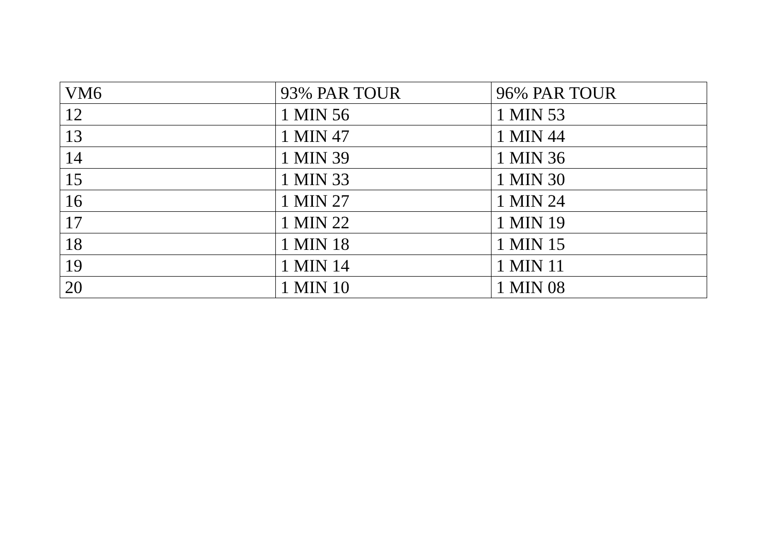| VM6 | 93% PAR TOUR | 96% PAR TOUR |
| --- | --- | --- |
| 12 | 1 MIN 56 | 1 MIN 53 |
| 13 | 1 MIN 47 | 1 MIN 44 |
| 14 | 1 MIN 39 | 1 MIN 36 |
| 15 | 1 MIN 33 | 1 MIN 30 |
| 16 | 1 MIN 27 | 1 MIN 24 |
| 17 | 1 MIN 22 | 1 MIN 19 |
| 18 | 1 MIN 18 | 1 MIN 15 |
| 19 | 1 MIN 14 | 1 MIN 11 |
| 20 | 1 MIN 10 | 1 MIN 08 |